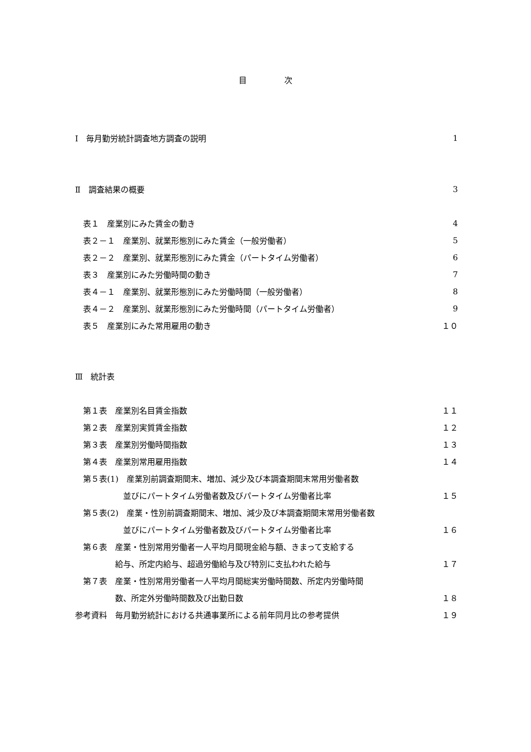目 次
Ⅰ　毎月勤労統計調査地方調査の説明 1
Ⅱ　調査結果の概要 3
　表１　産業別にみた賃金の動き 4
　表２－１　産業別、就業形態別にみた賃金（一般労働者） 5
　表２－２　産業別、就業形態別にみた賃金（パートタイム労働者） 6
　表３　産業別にみた労働時間の動き 7
　表４－１　産業別、就業形態別にみた労働時間（一般労働者） 8
　表４－２　産業別、就業形態別にみた労働時間（パートタイム労働者） 9
　表５　産業別にみた常用雇用の動き １０
Ⅲ　統計表
　第１表　産業別名目賃金指数 １１
　第２表　産業別実質賃金指数 １２
　第３表　産業別労働時間指数 １３
　第４表　産業別常用雇用指数 １４
　第５表(1)　産業別前調査期間末、増加、減少及び本調査期間末常用労働者数
　　　　　　並びにパートタイム労働者数及びパートタイム労働者比率 １５
　第５表(2)　産業・性別前調査期間末、増加、減少及び本調査期間末常用労働者数
　　　　　　並びにパートタイム労働者数及びパートタイム労働者比率 １６
　第６表　産業・性別常用労働者一人平均月間現金給与額、きまって支給する
　　　　　給与、所定内給与、超過労働給与及び特別に支払われた給与 １７
　第７表　産業・性別常用労働者一人平均月間総実労働時間数、所定内労働時間
　　　　　数、所定外労働時間数及び出勤日数 １８
参考資料　毎月勤労統計における共通事業所による前年同月比の参考提供 １９